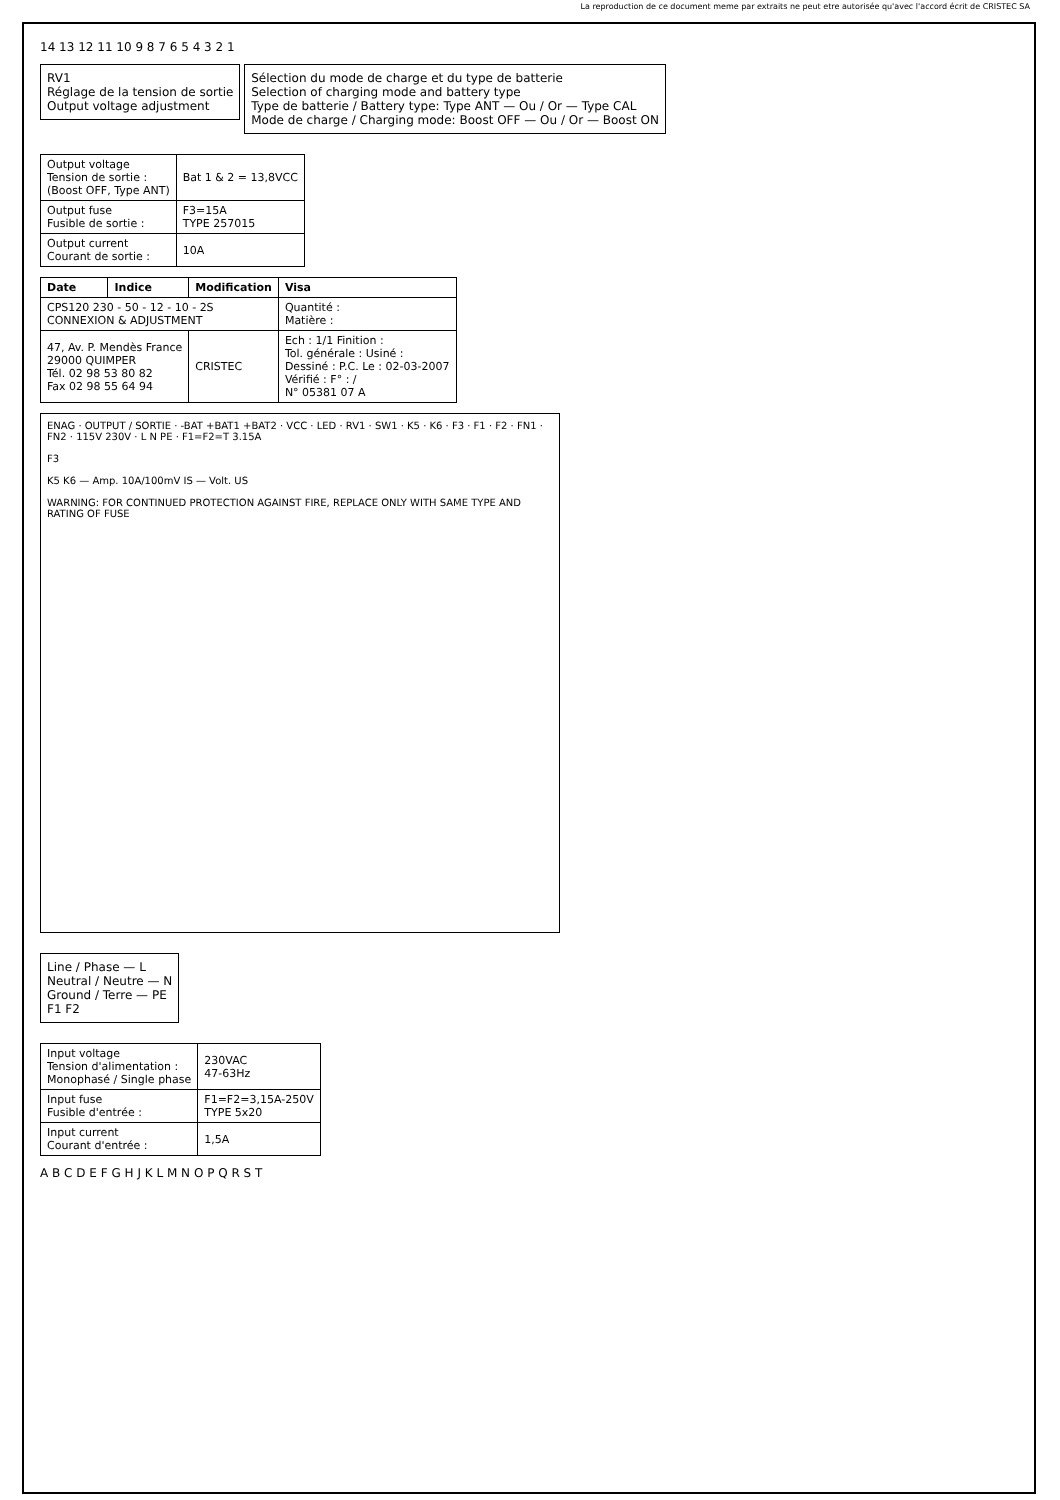La reproduction de ce document meme par extraits ne peut etre autorisée qu'avec l'accord écrit de CRISTEC SA
14 13 12 11 10 9 8 7 6 5 4 3 2 1
RV1
Réglage de la tension de sortie
Output voltage adjustment
Sélection du mode de charge et du type de batterie
Selection of charging mode and battery type
Type de batterie / Battery type: Type ANT — Ou / Or — Type CAL
Mode de charge / Charging mode: Boost OFF — Ou / Or — Boost ON
| Output voltage Tension de sortie : (Boost OFF, Type ANT) | Bat 1 & 2 = 13,8VCC |
| Output fuse Fusible de sortie : | F3=15A TYPE 257015 |
| Output current Courant de sortie : | 10A |
| Date | Indice | Modification | Visa |
| --- | --- | --- | --- |
| CPS120 230 - 50 - 12 - 10 - 2S CONNEXION & ADJUSTMENT | | | Quantité : Matière : |
| 47, Av. P. Mendès France 29000 QUIMPER Tél. 02 98 53 80 82 Fax 02 98 55 64 94 | | CRISTEC | Ech : 1/1 Finition : Tol. générale : Usiné : Dessiné : P.C. Le : 02-03-2007 Vérifié : F° : / N° 05381 07 A |
ENAG · OUTPUT / SORTIE · -BAT +BAT1 +BAT2 · VCC · LED · RV1 · SW1 · K5 · K6 · F3 · F1 · F2 · FN1 · FN2 · 115V 230V · L N PE · F1=F2=T 3.15A
F3
K5 K6 — Amp. 10A/100mV IS — Volt. US
WARNING: FOR CONTINUED PROTECTION AGAINST FIRE, REPLACE ONLY WITH SAME TYPE AND RATING OF FUSE
Line / Phase — L
Neutral / Neutre — N
Ground / Terre — PE
F1 F2
| Input voltage Tension d'alimentation : Monophasé / Single phase | 230VAC 47-63Hz |
| Input fuse Fusible d'entrée : | F1=F2=3,15A-250V TYPE 5x20 |
| Input current Courant d'entrée : | 1,5A |
A B C D E F G H J K L M N O P Q R S T